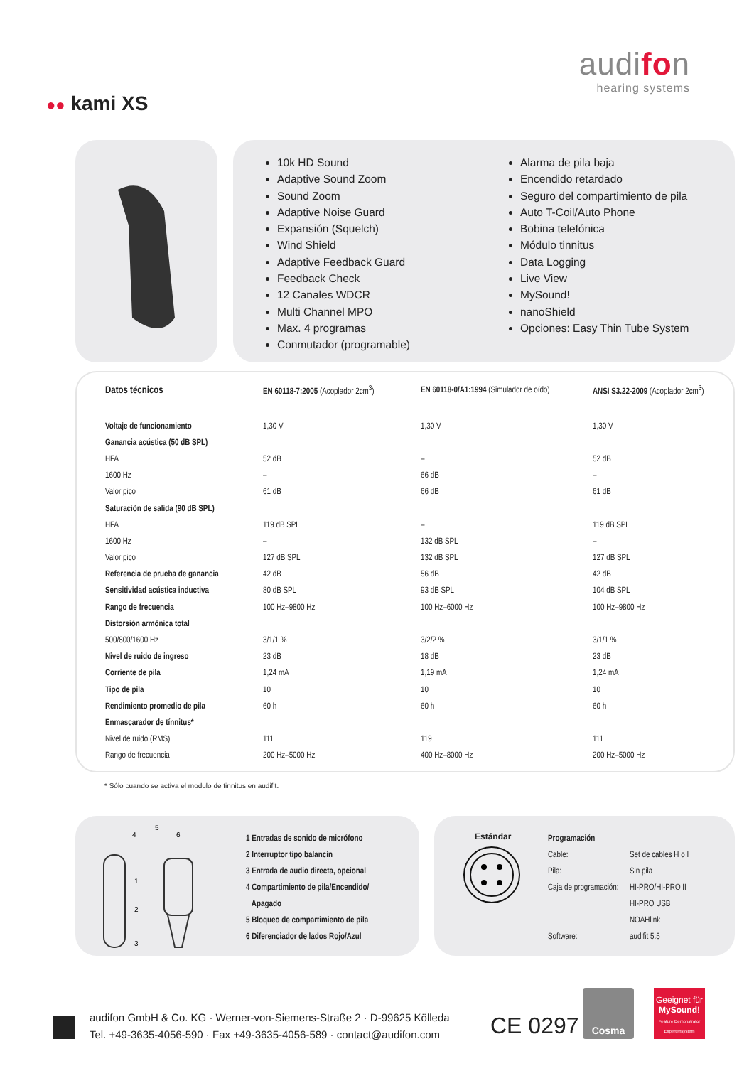audifon
hearing systems
●● kami XS
10k HD Sound
Adaptive Sound Zoom
Sound Zoom
Adaptive Noise Guard
Expansión (Squelch)
Wind Shield
Adaptive Feedback Guard
Feedback Check
12 Canales WDCR
Multi Channel MPO
Max. 4 programas
Conmutador (programable)
Alarma de pila baja
Encendido retardado
Seguro del compartimiento de pila
Auto T-Coil/Auto Phone
Bobina telefónica
Módulo tinnitus
Data Logging
Live View
MySound!
nanoShield
Opciones: Easy Thin Tube System
| Datos técnicos | EN 60118-7:2005 (Acoplador 2cm<sup>3</sup>) | EN 60118-0/A1:1994 (Simulador de oído) | ANSI S3.22-2009 (Acoplador 2cm<sup>3</sup>) |
| --- | --- | --- | --- |
| Voltaje de funcionamiento | 1,30 V | 1,30 V | 1,30 V |
| Ganancia acústica (50 dB SPL) | | | |
| HFA | 52 dB | – | 52 dB |
| 1600 Hz | – | 66 dB | – |
| Valor pico | 61 dB | 66 dB | 61 dB |
| Saturación de salida (90 dB SPL) | | | |
| HFA | 119 dB SPL | – | 119 dB SPL |
| 1600 Hz | – | 132 dB SPL | – |
| Valor pico | 127 dB SPL | 132 dB SPL | 127 dB SPL |
| Referencia de prueba de ganancia | 42 dB | 56 dB | 42 dB |
| Sensitividad acústica inductiva | 80 dB SPL | 93 dB SPL | 104 dB SPL |
| Rango de frecuencia | 100 Hz–9800 Hz | 100 Hz–6000 Hz | 100 Hz–9800 Hz |
| Distorsión armónica total | | | |
| 500/800/1600 Hz | 3/1/1 % | 3/2/2 % | 3/1/1 % |
| Nivel de ruido de ingreso | 23 dB | 18 dB | 23 dB |
| Corriente de pila | 1,24 mA | 1,19 mA | 1,24 mA |
| Tipo de pila | 10 | 10 | 10 |
| Rendimiento promedio de pila | 60 h | 60 h | 60 h |
| Enmascarador de tínnitus* | | | |
| Nivel de ruido (RMS) | 111 | 119 | 111 |
| Rango de frecuencia | 200 Hz–5000 Hz | 400 Hz–8000 Hz | 200 Hz–5000 Hz |
* Sólo cuando se activa el modulo de tinnitus en audifit.
4
5
6
1
2
3
| 1 Entradas de sonido de micrófono |
| 2 Interruptor tipo balancín |
| 3 Entrada de audio directa, opcional |
| 4 Compartimiento de pila/Encendido/ |
| Apagado |
| 5 Bloqueo de compartimiento de pila |
| 6 Diferenciador de lados Rojo/Azul |
Estándar
| Programación | |
| Cable: | Set de cables H o I |
| Pila: | Sin pila |
| Caja de programación: | HI-PRO/HI-PRO II |
| | HI-PRO USB |
| | NOAHlink |
| Software: | audifit 5.5 |
audifon GmbH & Co. KG · Werner-von-Siemens-Straße 2 · D-99625 Kölleda
Tel. +49-3635-4056-590 · Fax +49-3635-4056-589 · contact@audifon.com
CE 0297
Cosma
Geeignet für
MySound!
Feature Demonstrator Expertensystem